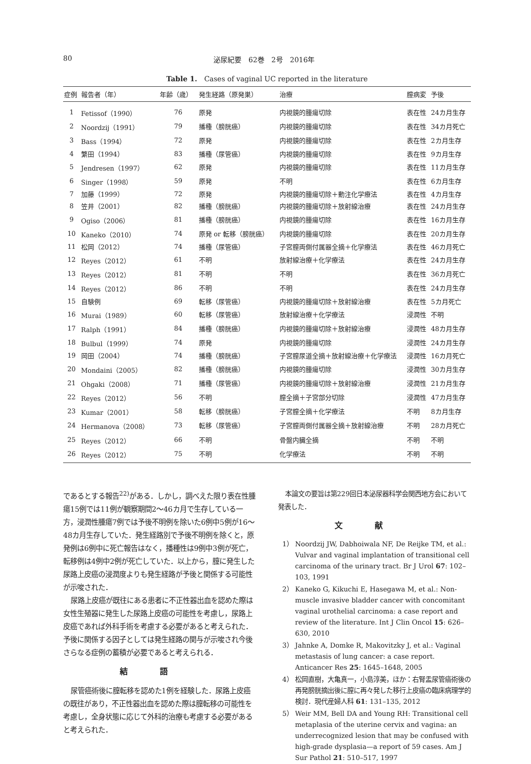80 泌尿紀要　62巻　2号　2016年
Table 1.　Cases of vaginal UC reported in the literature
| 症例 | 報告者（年） | 年齢（歳） | 発生経路（原発巣） | 治療 | 膣病変 | 予後 |
| --- | --- | --- | --- | --- | --- | --- |
| 1 | Fetissof（1990） | 76 | 原発 | 内視鏡的腫瘍切除 | 表在性 | 24カ月生存 |
| 2 | Noordzij（1991） | 79 | 播種（膀胱癌） | 内視鏡的腫瘍切除 | 表在性 | 34カ月死亡 |
| 3 | Bass（1994） | 72 | 原発 | 内視鏡的腫瘍切除 | 表在性 | 2カ月生存 |
| 4 | 繁田（1994） | 83 | 播種（尿管癌） | 内視鏡的腫瘍切除 | 表在性 | 9カ月生存 |
| 5 | Jendresen（1997） | 62 | 原発 | 内視鏡的腫瘍切除 | 表在性 | 11カ月生存 |
| 6 | Singer（1998） | 59 | 原発 | 不明 | 表在性 | 6カ月生存 |
| 7 | 加藤（1999） | 72 | 原発 | 内視鏡的腫瘍切除＋動注化学療法 | 表在性 | 4カ月生存 |
| 8 | 笠井（2001） | 82 | 播種（膀胱癌） | 内視鏡的腫瘍切除＋放射線治療 | 表在性 | 24カ月生存 |
| 9 | Ogiso（2006） | 81 | 播種（膀胱癌） | 内視鏡的腫瘍切除 | 表在性 | 16カ月生存 |
| 10 | Kaneko（2010） | 74 | 原発 or 転移（膀胱癌） | 内視鏡的腫瘍切除 | 表在性 | 20カ月生存 |
| 11 | 松岡（2012） | 74 | 播種（尿管癌） | 子宮膣両側付属器全摘＋化学療法 | 表在性 | 46カ月死亡 |
| 12 | Reyes（2012） | 61 | 不明 | 放射線治療＋化学療法 | 表在性 | 24カ月生存 |
| 13 | Reyes（2012） | 81 | 不明 | 不明 | 表在性 | 36カ月死亡 |
| 14 | Reyes（2012） | 86 | 不明 | 不明 | 表在性 | 24カ月生存 |
| 15 | 自験例 | 69 | 転移（尿管癌） | 内視鏡的腫瘍切除＋放射線治療 | 表在性 | 5カ月死亡 |
| 16 | Murai（1989） | 60 | 転移（尿管癌） | 放射線治療＋化学療法 | 浸潤性 | 不明 |
| 17 | Ralph（1991） | 84 | 播種（膀胱癌） | 内視鏡的腫瘍切除＋放射線治療 | 浸潤性 | 48カ月生存 |
| 18 | Bulbul（1999） | 74 | 原発 | 内視鏡的腫瘍切除 | 浸潤性 | 24カ月生存 |
| 19 | 岡田（2004） | 74 | 播種（膀胱癌） | 子宮膣尿道全摘＋放射線治療＋化学療法 | 浸潤性 | 16カ月死亡 |
| 20 | Mondaini（2005） | 82 | 播種（膀胱癌） | 内視鏡的腫瘍切除 | 浸潤性 | 30カ月生存 |
| 21 | Ohgaki（2008） | 71 | 播種（尿管癌） | 内視鏡的腫瘍切除＋放射線治療 | 浸潤性 | 21カ月生存 |
| 22 | Reyes（2012） | 56 | 不明 | 膣全摘＋子宮部分切除 | 浸潤性 | 47カ月生存 |
| 23 | Kumar（2001） | 58 | 転移（膀胱癌） | 子宮膣全摘＋化学療法 | 不明 | 8カ月生存 |
| 24 | Hermanova（2008） | 73 | 転移（尿管癌） | 子宮膣両側付属器全摘＋放射線治療 | 不明 | 28カ月死亡 |
| 25 | Reyes（2012） | 66 | 不明 | 骨盤内臓全摘 | 不明 | 不明 |
| 26 | Reyes（2012） | 75 | 不明 | 化学療法 | 不明 | 不明 |
であるとする報告<sup>22)</sup>がある．しかし，調べえた限り表在性腫瘍15例では11例が観察期間2～46カ月で生存している一方，浸潤性腫瘍7例では予後不明例を除いた6例中5例が16～48カ月生存していた．発生経路別で予後不明例を除くと，原発例は6例中に死亡報告はなく，播種性は9例中3例が死亡，転移例は4例中2例が死亡していた．以上から，膣に発生した尿路上皮癌の浸潤度よりも発生経路が予後と関係する可能性が示唆された．
尿路上皮癌が既往にある患者に不正性器出血を認めた際は女性生殖器に発生した尿路上皮癌の可能性を考慮し，尿路上皮癌であれば外科手術を考慮する必要があると考えられた．予後に関係する因子としては発生経路の関与が示唆され今後さらなる症例の蓄積が必要であると考えられる．
結語
尿管癌術後に膣転移を認めた1例を経験した．尿路上皮癌の既往があり，不正性器出血を認めた際は膣転移の可能性を考慮し，全身状態に応じて外科的治療も考慮する必要があると考えられた．
本論文の要旨は第229回日本泌尿器科学会関西地方会において発表した．
文献
1） Noordzij JW, Dabhoiwala NF, De Reijke TM, et al.: Vulvar and vaginal implantation of transitional cell carcinoma of the urinary tract. Br J Urol 67: 102–103, 1991
2） Kaneko G, Kikuchi E, Hasegawa M, et al.: Non-muscle invasive bladder cancer with concomitant vaginal urothelial carcinoma: a case report and review of the literature. Int J Clin Oncol 15: 626–630, 2010
3） Jahnke A, Domke R, Makovitzky J, et al.: Vaginal metastasis of lung cancer: a case report. Anticancer Res 25: 1645–1648, 2005
4） 松岡直樹，大亀真一，小島淳美，ほか：右腎盂尿管癌術後の再発膀胱摘出後に膣に再々発した移行上皮癌の臨床病理学的検討．現代産婦人科 61: 131–135, 2012
5） Weir MM, Bell DA and Young RH: Transitional cell metaplasia of the uterine cervix and vagina: an underrecognized lesion that may be confused with high-grade dysplasia—a report of 59 cases. Am J Sur Pathol 21: 510–517, 1997